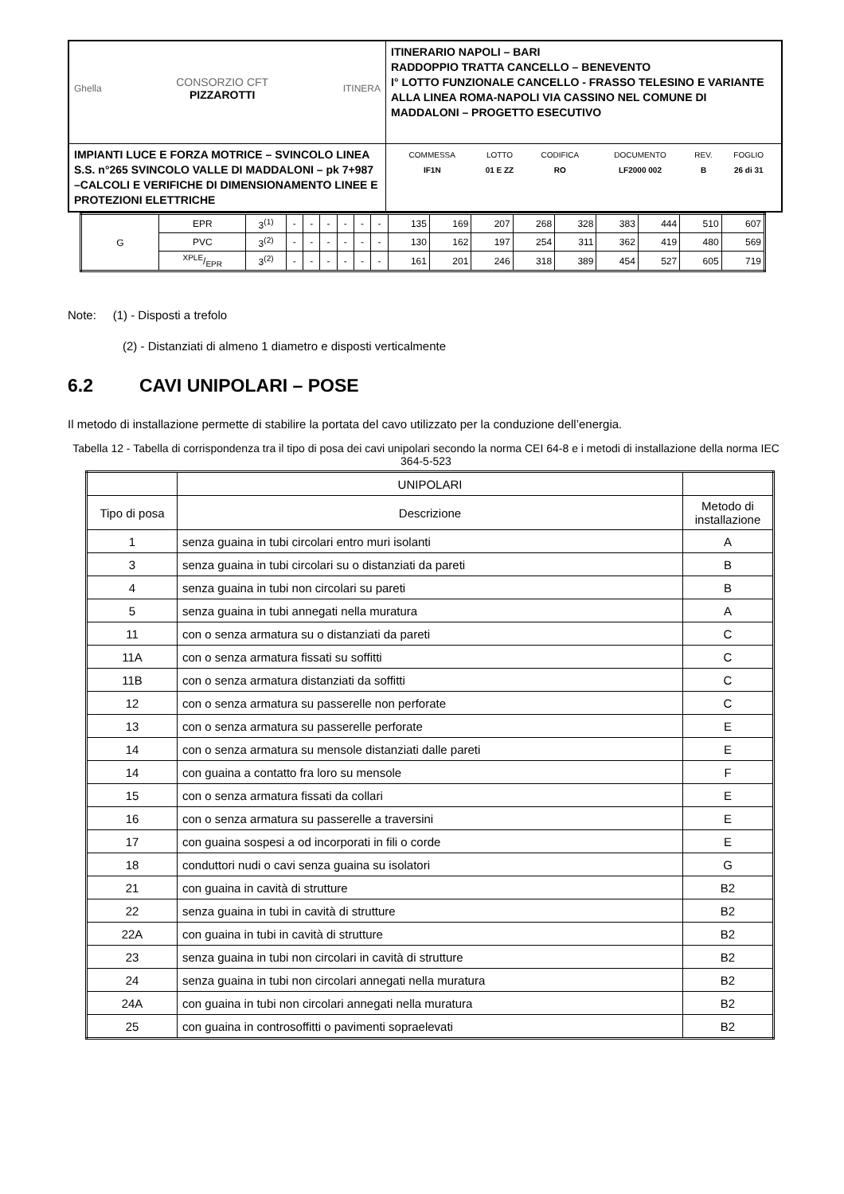| Ghella CONSORZIO CFT PIZZAROTTI ITINERA | ITINERARIO NAPOLI – BARI RADDOPPIO TRATTA CANCELLO – BENEVENTO I° LOTTO FUNZIONALE CANCELLO - FRASSO TELESINO E VARIANTE ALLA LINEA ROMA-NAPOLI VIA CASSINO NEL COMUNE DI MADDALONI – PROGETTO ESECUTIVO |
| IMPIANTI LUCE E FORZA MOTRICE – SVINCOLO LINEA S.S. n°265 SVINCOLO VALLE DI MADDALONI – pk 7+987 –CALCOLI E VERIFICHE DI DIMENSIONAMENTO LINEE E PROTEZIONI ELETTRICHE | / COMMESSA / LOTTO / CODIFICA / DOCUMENTO / REV. / FOGLIO / / IF1N / 01 E ZZ / RO / LF2000 002 / B / 26 di 31 / |
| G | EPR | 3<sup>(1)</sup> | - | - | - | - | - | - | 135 | 169 | 207 | 268 | 328 | 383 | 444 | 510 | 607 |
| | PVC | 3<sup>(2)</sup> | - | - | - | - | - | - | 130 | 162 | 197 | 254 | 311 | 362 | 419 | 480 | 569 |
| | XPLE/EPR | 3<sup>(2)</sup> | - | - | - | - | - | - | 161 | 201 | 246 | 318 | 389 | 454 | 527 | 605 | 719 |
Note: (1) - Disposti a trefolo
(2) - Distanziati di almeno 1 diametro e disposti verticalmente
6.2 CAVI UNIPOLARI – POSE
Il metodo di installazione permette di stabilire la portata del cavo utilizzato per la conduzione dell’energia.
Tabella 12 - Tabella di corrispondenza tra il tipo di posa dei cavi unipolari secondo la norma CEI 64-8 e i metodi di installazione della norma IEC 364-5-523
| | UNIPOLARI | |
| Tipo di posa | Descrizione | Metodo di installazione |
| 1 | senza guaina in tubi circolari entro muri isolanti | A |
| 3 | senza guaina in tubi circolari su o distanziati da pareti | B |
| 4 | senza guaina in tubi non circolari su pareti | B |
| 5 | senza guaina in tubi annegati nella muratura | A |
| 11 | con o senza armatura su o distanziati da pareti | C |
| 11A | con o senza armatura fissati su soffitti | C |
| 11B | con o senza armatura distanziati da soffitti | C |
| 12 | con o senza armatura su passerelle non perforate | C |
| 13 | con o senza armatura su passerelle perforate | E |
| 14 | con o senza armatura su mensole distanziati dalle pareti | E |
| 14 | con guaina a contatto fra loro su mensole | F |
| 15 | con o senza armatura fissati da collari | E |
| 16 | con o senza armatura su passerelle a traversini | E |
| 17 | con guaina sospesi a od incorporati in fili o corde | E |
| 18 | conduttori nudi o cavi senza guaina su isolatori | G |
| 21 | con guaina in cavità di strutture | B2 |
| 22 | senza guaina in tubi in cavità di strutture | B2 |
| 22A | con guaina in tubi in cavità di strutture | B2 |
| 23 | senza guaina in tubi non circolari in cavità di strutture | B2 |
| 24 | senza guaina in tubi non circolari annegati nella muratura | B2 |
| 24A | con guaina in tubi non circolari annegati nella muratura | B2 |
| 25 | con guaina in controsoffitti o pavimenti sopraelevati | B2 |